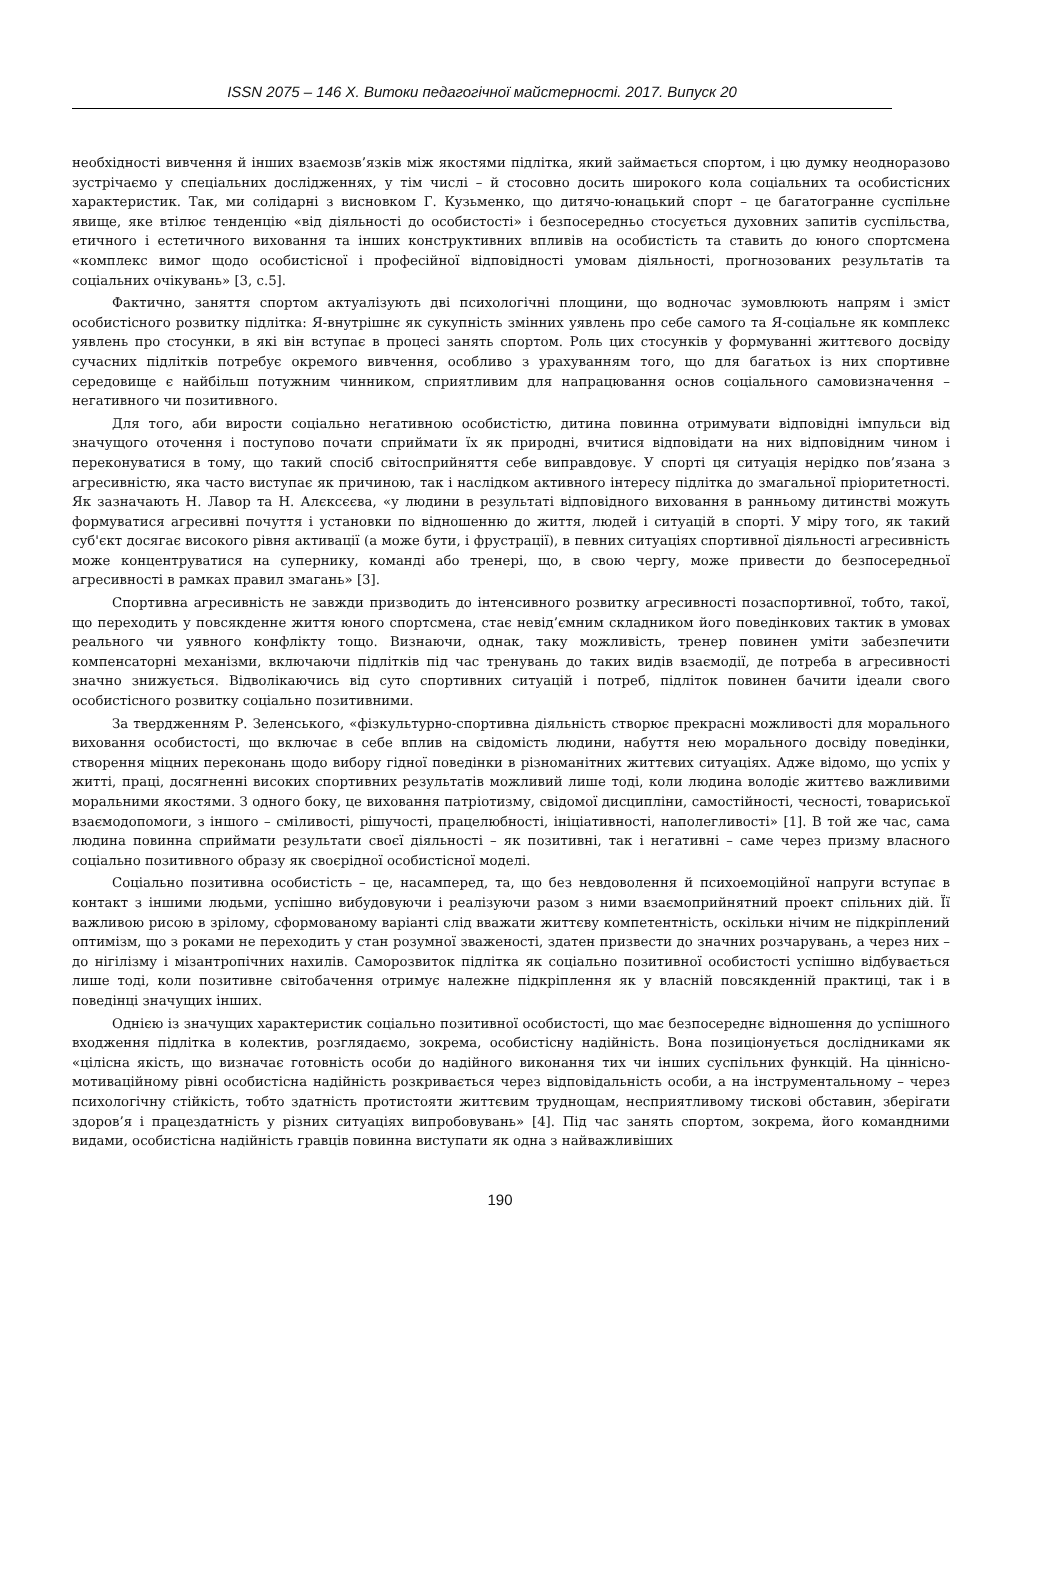ISSN 2075 – 146 Х. Витоки педагогічної майстерності. 2017. Випуск 20
необхідності вивчення й інших взаємозв’язків між якостями підлітка, який займається спортом, і цю думку неодноразово зустрічаємо у спеціальних дослідженнях, у тім числі – й стосовно досить широкого кола соціальних та особистісних характеристик. Так, ми солідарні з висновком Г. Кузьменко, що дитячо-юнацький спорт – це багатогранне суспільне явище, яке втілює тенденцію «від діяльності до особистості» і безпосередньо стосується духовних запитів суспільства, етичного і естетичного виховання та інших конструктивних впливів на особистість та ставить до юного спортсмена «комплекс вимог щодо особистісної і професійної відповідності умовам діяльності, прогнозованих результатів та соціальних очікувань» [3, с.5].
Фактично, заняття спортом актуалізують дві психологічні площини, що водночас зумовлюють напрям і зміст особистісного розвитку підлітка: Я-внутрішнє як сукупність змінних уявлень про себе самого та Я-соціальне як комплекс уявлень про стосунки, в які він вступає в процесі занять спортом. Роль цих стосунків у формуванні життєвого досвіду сучасних підлітків потребує окремого вивчення, особливо з урахуванням того, що для багатьох із них спортивне середовище є найбільш потужним чинником, сприятливим для напрацювання основ соціального самовизначення – негативного чи позитивного.
Для того, аби вирости соціально негативною особистістю, дитина повинна отримувати відповідні імпульси від значущого оточення і поступово почати сприймати їх як природні, вчитися відповідати на них відповідним чином і переконуватися в тому, що такий спосіб світосприйняття себе виправдовує. У спорті ця ситуація нерідко пов’язана з агресивністю, яка часто виступає як причиною, так і наслідком активного інтересу підлітка до змагальної пріоритетності. Як зазначають Н. Лавор та Н. Алєксєєва, «у людини в результаті відповідного виховання в ранньому дитинстві можуть формуватися агресивні почуття і установки по відношенню до життя, людей і ситуацій в спорті. У міру того, як такий суб'єкт досягає високого рівня активації (а може бути, і фрустрації), в певних ситуаціях спортивної діяльності агресивність може концентруватися на супернику, команді або тренері, що, в свою чергу, може привести до безпосередньої агресивності в рамках правил змагань» [3].
Спортивна агресивність не завжди призводить до інтенсивного розвитку агресивності позаспортивної, тобто, такої, що переходить у повсякденне життя юного спортсмена, стає невід’ємним складником його поведінкових тактик в умовах реального чи уявного конфлікту тощо. Визнаючи, однак, таку можливість, тренер повинен уміти забезпечити компенсаторні механізми, включаючи підлітків під час тренувань до таких видів взаємодії, де потреба в агресивності значно знижується. Відволікаючись від суто спортивних ситуацій і потреб, підліток повинен бачити ідеали свого особистісного розвитку соціально позитивними.
За твердженням Р. Зеленського, «фізкультурно-спортивна діяльність створює прекрасні можливості для морального виховання особистості, що включає в себе вплив на свідомість людини, набуття нею морального досвіду поведінки, створення міцних переконань щодо вибору гідної поведінки в різноманітних життєвих ситуаціях. Адже відомо, що успіх у житті, праці, досягненні високих спортивних результатів можливий лише тоді, коли людина володіє життєво важливими моральними якостями. З одного боку, це виховання патріотизму, свідомої дисципліни, самостійності, чесності, товариської взаємодопомоги, з іншого – сміливості, рішучості, працелюбності, ініціативності, наполегливості» [1]. В той же час, сама людина повинна сприймати результати своєї діяльності – як позитивні, так і негативні – саме через призму власного соціально позитивного образу як своєрідної особистісної моделі.
Соціально позитивна особистість – це, насамперед, та, що без невдоволення й психоемоційної напруги вступає в контакт з іншими людьми, успішно вибудовуючи і реалізуючи разом з ними взаємоприйнятний проект спільних дій. Її важливою рисою в зрілому, сформованому варіанті слід вважати життєву компетентність, оскільки нічим не підкріплений оптимізм, що з роками не переходить у стан розумної зваженості, здатен призвести до значних розчарувань, а через них – до нігілізму і мізантропічних нахилів. Саморозвиток підлітка як соціально позитивної особистості успішно відбувається лише тоді, коли позитивне світобачення отримує належне підкріплення як у власній повсякденній практиці, так і в поведінці значущих інших.
Однією із значущих характеристик соціально позитивної особистості, що має безпосереднє відношення до успішного входження підлітка в колектив, розглядаємо, зокрема, особистісну надійність. Вона позиціонується дослідниками як «цілісна якість, що визначає готовність особи до надійного виконання тих чи інших суспільних функцій. На ціннісно-мотиваційному рівні особистісна надійність розкривається через відповідальність особи, а на інструментальному – через психологічну стійкість, тобто здатність протистояти життєвим труднощам, несприятливому тискові обставин, зберігати здоров’я і працездатність у різних ситуаціях випробовувань» [4]. Під час занять спортом, зокрема, його командними видами, особистісна надійність гравців повинна виступати як одна з найважливіших
190